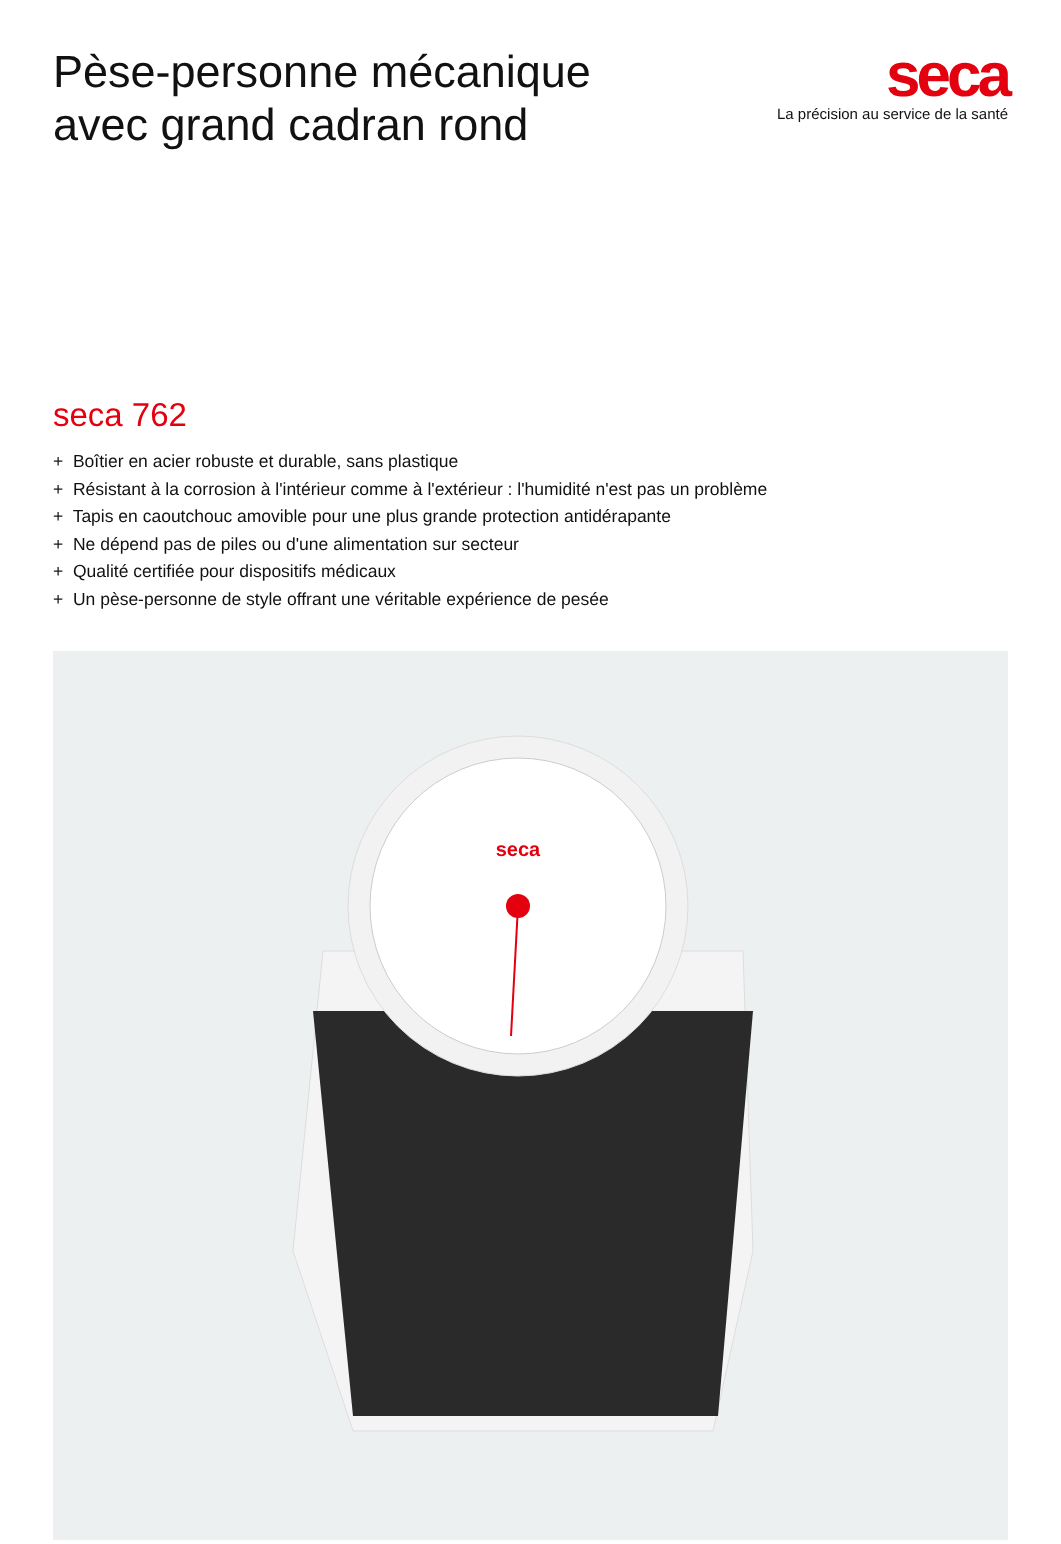Pèse-personne mécanique
avec grand cadran rond
seca
La précision au service de la santé
seca 762
+ Boîtier en acier robuste et durable, sans plastique
+ Résistant à la corrosion à l'intérieur comme à l'extérieur : l'humidité n'est pas un problème
+ Tapis en caoutchouc amovible pour une plus grande protection antidérapante
+ Ne dépend pas de piles ou d'une alimentation sur secteur
+ Qualité certifiée pour dispositifs médicaux
+ Un pèse-personne de style offrant une véritable expérience de pesée
seca